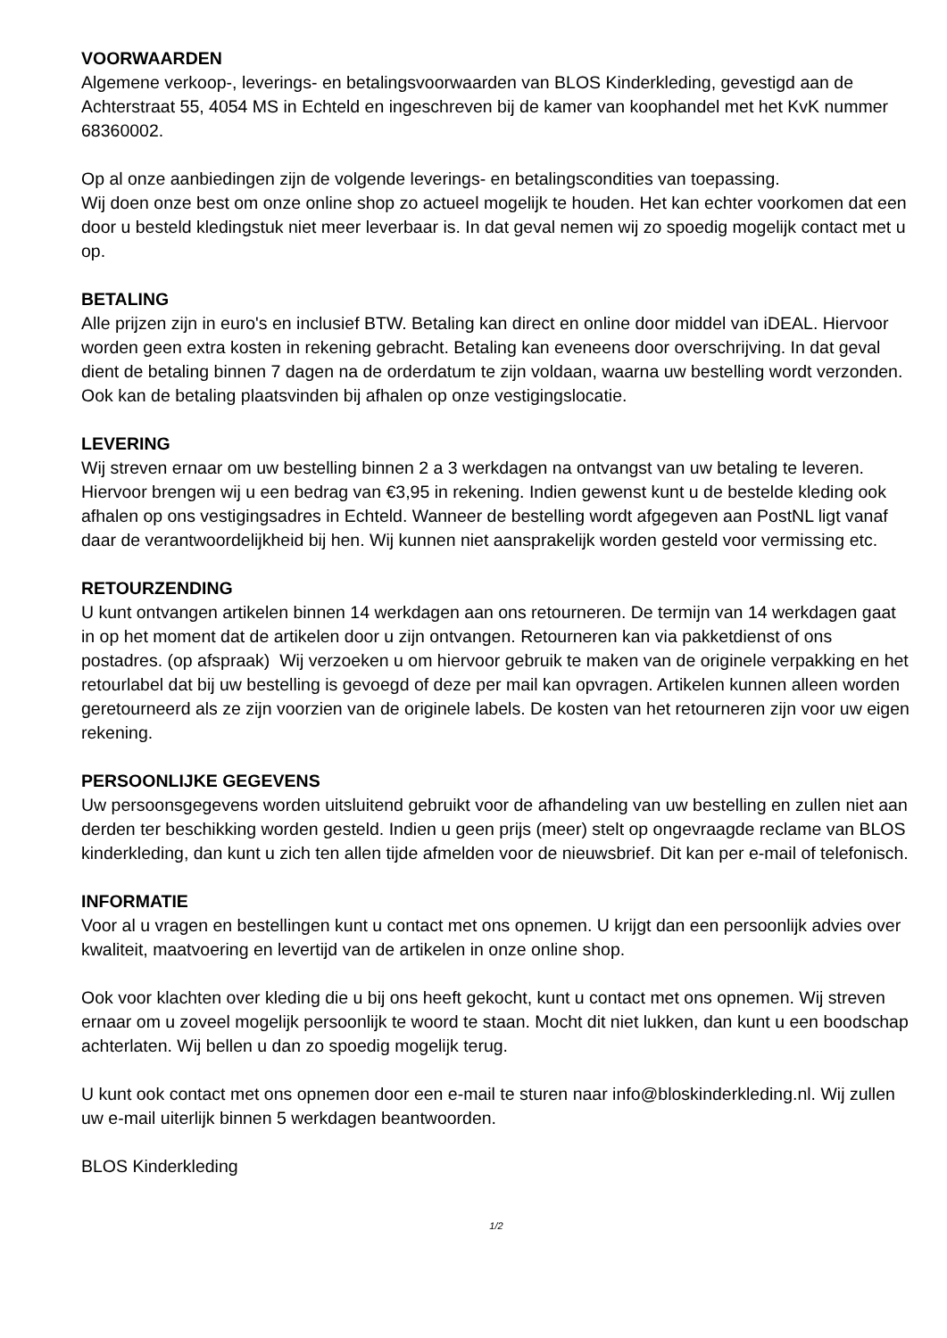VOORWAARDEN
Algemene verkoop-, leverings- en betalingsvoorwaarden van BLOS Kinderkleding, gevestigd aan de Achterstraat 55, 4054 MS in Echteld en ingeschreven bij de kamer van koophandel met het KvK nummer 68360002.
Op al onze aanbiedingen zijn de volgende leverings- en betalingscondities van toepassing.
Wij doen onze best om onze online shop zo actueel mogelijk te houden. Het kan echter voorkomen dat een door u besteld kledingstuk niet meer leverbaar is. In dat geval nemen wij zo spoedig mogelijk contact met u op.
BETALING
Alle prijzen zijn in euro's en inclusief BTW. Betaling kan direct en online door middel van iDEAL. Hiervoor worden geen extra kosten in rekening gebracht. Betaling kan eveneens door overschrijving. In dat geval dient de betaling binnen 7 dagen na de orderdatum te zijn voldaan, waarna uw bestelling wordt verzonden. Ook kan de betaling plaatsvinden bij afhalen op onze vestigingslocatie.
LEVERING
Wij streven ernaar om uw bestelling binnen 2 a 3 werkdagen na ontvangst van uw betaling te leveren. Hiervoor brengen wij u een bedrag van €3,95 in rekening. Indien gewenst kunt u de bestelde kleding ook afhalen op ons vestigingsadres in Echteld. Wanneer de bestelling wordt afgegeven aan PostNL ligt vanaf daar de verantwoordelijkheid bij hen. Wij kunnen niet aansprakelijk worden gesteld voor vermissing etc.
RETOURZENDING
U kunt ontvangen artikelen binnen 14 werkdagen aan ons retourneren. De termijn van 14 werkdagen gaat in op het moment dat de artikelen door u zijn ontvangen. Retourneren kan via pakketdienst of ons postadres. (op afspraak) Wij verzoeken u om hiervoor gebruik te maken van de originele verpakking en het retourlabel dat bij uw bestelling is gevoegd of deze per mail kan opvragen. Artikelen kunnen alleen worden geretourneerd als ze zijn voorzien van de originele labels. De kosten van het retourneren zijn voor uw eigen rekening.
PERSOONLIJKE GEGEVENS
Uw persoonsgegevens worden uitsluitend gebruikt voor de afhandeling van uw bestelling en zullen niet aan derden ter beschikking worden gesteld. Indien u geen prijs (meer) stelt op ongevraagde reclame van BLOS kinderkleding, dan kunt u zich ten allen tijde afmelden voor de nieuwsbrief. Dit kan per e-mail of telefonisch.
INFORMATIE
Voor al u vragen en bestellingen kunt u contact met ons opnemen. U krijgt dan een persoonlijk advies over kwaliteit, maatvoering en levertijd van de artikelen in onze online shop.
Ook voor klachten over kleding die u bij ons heeft gekocht, kunt u contact met ons opnemen. Wij streven ernaar om u zoveel mogelijk persoonlijk te woord te staan. Mocht dit niet lukken, dan kunt u een boodschap achterlaten. Wij bellen u dan zo spoedig mogelijk terug.
U kunt ook contact met ons opnemen door een e-mail te sturen naar info@bloskinderkleding.nl. Wij zullen uw e-mail uiterlijk binnen 5 werkdagen beantwoorden.
BLOS Kinderkleding
1/2